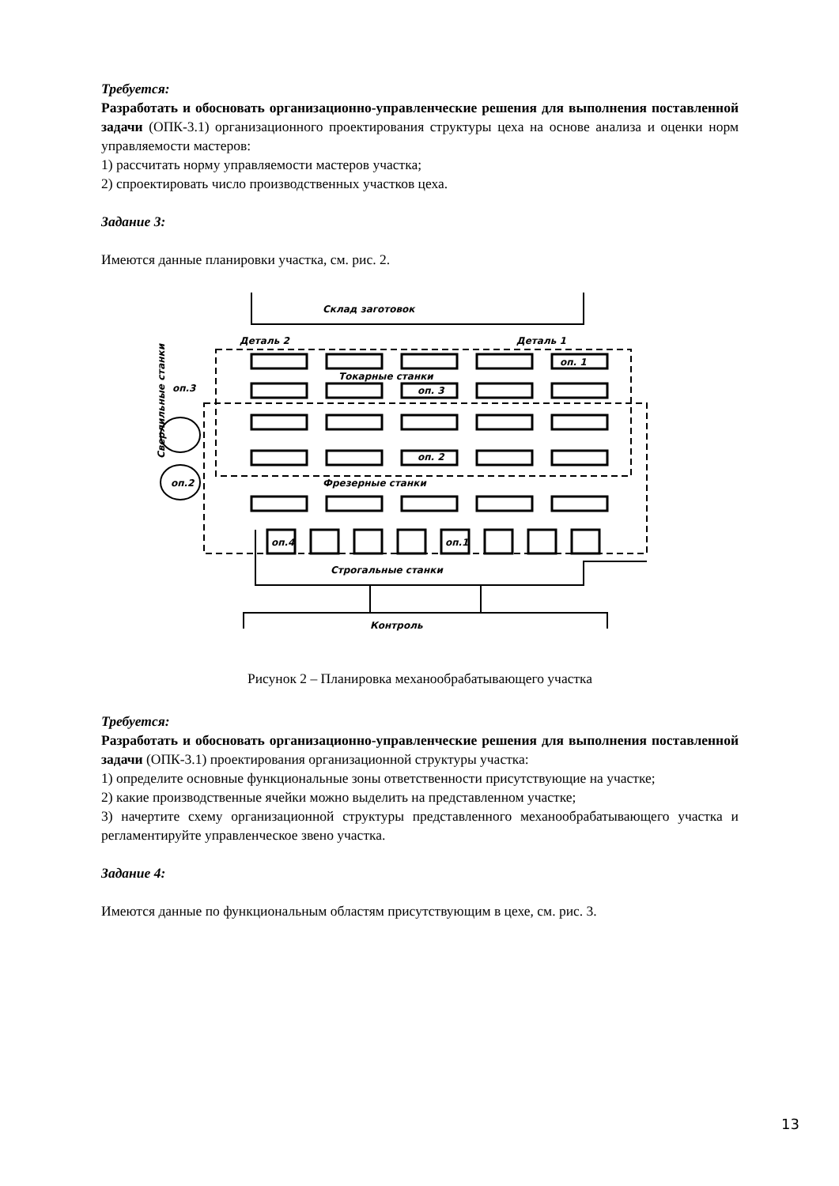Требуется:
Разработать и обосновать организационно-управленческие решения для выполнения поставленной задачи (ОПК-3.1) организационного проектирования структуры цеха на основе анализа и оценки норм управляемости мастеров:
1) рассчитать норму управляемости мастеров участка;
2) спроектировать число производственных участков цеха.
Задание 3:
Имеются данные планировки участка, см. рис. 2.
Склад заготовок
Деталь 2
Деталь 1
Токарные станки
Фрезерные станки
оп. 1
оп. 3
оп. 2
оп.2
оп.3
оп.4
оп.1
Строгальные станки
Контроль
Сверлильные станки
Рисунок 2 – Планировка механообрабатывающего участка
Требуется:
Разработать и обосновать организационно-управленческие решения для выполнения поставленной задачи (ОПК-3.1) проектирования организационной структуры участка:
1) определите основные функциональные зоны ответственности присутствующие на участке;
2) какие производственные ячейки можно выделить на представленном участке;
3) начертите схему организационной структуры представленного механообрабатывающего участка и регламентируйте управленческое звено участка.
Задание 4:
Имеются данные по функциональным областям присутствующим в цехе, см. рис. 3.
13